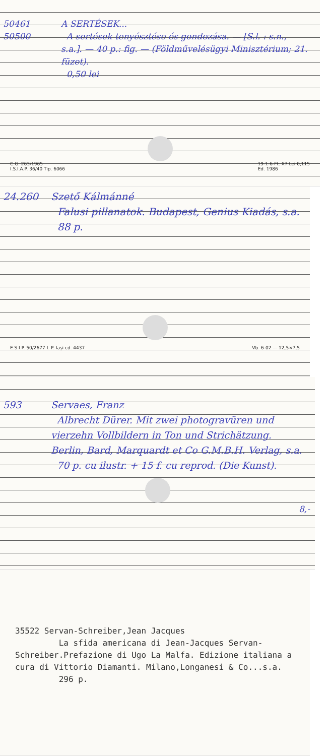50461
50500
A SERTÉSEK...
A sertések tenyésztése és gondozása. — [S.l. : s.n., s.a.]. — 40 p.: fig. — (Földművelésügyi Minisztérium; 21. füzet).
0,50 lei
C.G. 263/1965
I.S.I.A.P. 36/40 Tip. 6066 19-1-6-Ft. X7 Lei 0,115
Ed. 1986
24.260 Szető Kálmánné
Falusi pillanatok. Budapest, Genius Kiadás, s.a.
88 p.
E.S.I.P. 50/2677 I. P. Iași cd. 4437 Vb. 6-02 — 12,5×7,5
593 Servaes, Franz
Albrecht Dürer. Mit zwei photogravüren und vierzehn Vollbildern in Ton und Strichätzung. Berlin, Bard, Marquardt et Co G.M.B.H. Verlag, s.a.
70 p. cu ilustr. + 15 f. cu reprod. (Die Kunst).
8,-
35522 Servan-Schreiber,Jean Jacques
La sfida americana di Jean-Jacques Servan-Schreiber.Prefazione di Ugo La Malfa. Edizione italiana a cura di Vittorio Diamanti. Milano,Longanesi & Co...s.a.
296 p.